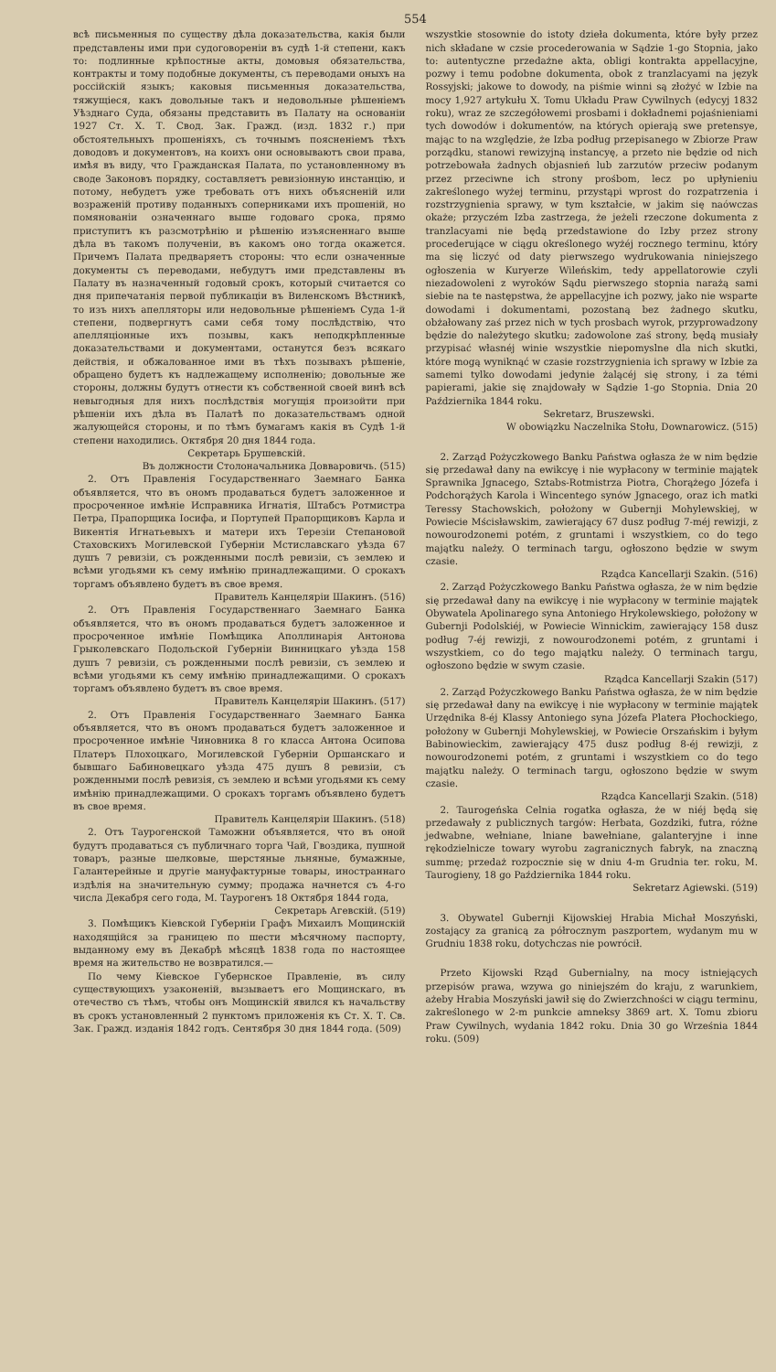554
всѣ письменныя по существу дѣла доказательства, какія были представлены ими при судоговореніи въ судѣ 1-й степени, какъ то: подлинные крѣпостные акты, домовыя обязательства, контракты и тому подобные документы, съ переводами оныхъ на россійскій языкъ; каковыя письменныя доказательства, тяжущіеся, какъ довольные такъ и недовольные рѣшеніемъ Уѣзднаго Суда, обязаны представить въ Палату на основаніи 1927 Ст. X. Т. Свод. Зак. Гражд. (изд. 1832 г.) при обстоятельныхъ прошеніяхъ, съ точнымъ поясненіемъ тѣхъ доводовъ и документовъ, на коихъ они основываютъ свои права, имѣя въ виду, что Гражданская Палата, по установленному въ своде Законовъ порядку, составляетъ ревизіонную инстанцію, и потому, небудетъ уже требовать отъ нихъ объясненій или возраженій противу поданныхъ соперниками ихъ прошеній, но помянованіи означеннаго выше годоваго срока, прямо приступитъ къ разсмотрѣнію и рѣшенію изъясненнаго выше дѣла въ такомъ полученіи, въ какомъ оно тогда окажется. Причемъ Палата предваряетъ стороны: что если означенные документы съ переводами, небудутъ ими представлены въ Палату въ назначенный годовый срокъ, который считается со дня припечатанія первой публикаціи въ Виленскомъ Вѣстникѣ, то изъ нихъ апелляторы или недовольные рѣшеніемъ Суда 1-й степени, подвергнутъ сами себя тому послѣдствію, что апелляціонные ихъ позывы, какъ неподкрѣпленные доказательствами и документами, останутся безъ всякаго действія, и обжалованное ими въ тѣхъ позывахъ рѣшеніе, обращено будетъ къ надлежащему исполненію; довольные же стороны, должны будутъ отнести къ собственной своей винѣ всѣ невыгодныя для нихъ послѣдствія могущія произойти при рѣшеніи ихъ дѣла въ Палатѣ по доказательствамъ одной жалующейся стороны, и по тѣмъ бумагамъ какія въ Судѣ 1-й степени находились. Октября 20 дня 1844 года.
Секретарь Брушевскій.
Въ должности Столоначальника Довваровичь. (515)
2. Отъ Правленія Государственнаго Заемнаго Банка объявляется, что въ ономъ продаваться будетъ заложенное и просроченное имѣніе Исправника Игнатія, Штабсъ Ротмистра Петра, Прапорщика Іосифа, и Портупей Прапорщиковъ Карла и Викентія Игнатьевыхъ и матери ихъ Терезіи Степановой Стаховскихъ Могилевской Губерніи Мстиславскаго уѣзда 67 душъ 7 ревизіи, съ рожденными послѣ ревизіи, съ землею и всѣми угодьями къ сему имѣнію принадлежащими. О срокахъ торгамъ объявлено будетъ въ свое время.
Правитель Канцеляріи Шакинъ. (516)
2. Отъ Правленія Государственнаго Заемнаго Банка объявляется, что въ ономъ продаваться будетъ заложенное и просроченное имѣніе Помѣщика Аполлинарія Антонова Грыколевскаго Подольской Губерніи Винницкаго уѣзда 158 душъ 7 ревизіи, съ рожденными послѣ ревизіи, съ землею и всѣми угодьями къ сему имѣнію принадлежащими. О срокахъ торгамъ объявлено будетъ въ свое время.
Правитель Канцеляріи Шакинъ. (517)
2. Отъ Правленія Государственнаго Заемнаго Банка объявляется, что въ ономъ продаваться будетъ заложенное и просроченное имѣніе Чиновника 8 го класса Антона Осипова Платеръ Плохоцкаго, Могилевской Губерніи Оршанскаго и бывшаго Бабиновецкаго уѣзда 475 душъ 8 ревизіи, съ рожденными послѣ ревизія, съ землею и всѣми угодьями къ сему имѣнію принадлежащими. О срокахъ торгамъ объявлено будетъ въ свое время.
Правитель Канцеляріи Шакинъ. (518)
2. Отъ Таурогенской Таможни объявляется, что въ оной будутъ продаваться съ публичнаго торга Чай, Гвоздика, пушной товаръ, разные шелковые, шерстяные льняные, бумажные, Галантерейные и другіе мануфактурные товары, иностраннаго издѣлія на значительную сумму; продажа начнется съ 4-го числа Декабря сего года, М. Таурогенъ 18 Октября 1844 года,
Секретарь Агевскій. (519)
3. Помѣщикъ Кіевской Губерніи Графъ Михаилъ Мощинскій находящійся за границею по шести мѣсячному паспорту, выданному ему въ Декабрѣ мѣсяцѣ 1838 года по настоящее время на жительство не возвратился.—
По чему Кіевское Губернское Правленіе, въ силу существующихъ узаконеній, вызываетъ его Мощинскаго, въ отечество съ тѣмъ, чтобы онъ Мощинскій явился къ начальству въ срокъ установленный 2 пунктомъ приложенія къ Ст. X. Т. Св. Зак. Гражд. изданія 1842 годъ. Сентября 30 дня 1844 года. (509)
wszystkie stosownie do istoty dzieła dokumenta, które były przez nich składane w czsie procederowania w Sądzie 1-go Stopnia, jako to: autentyczne przedażne akta, obligi kontrakta appellacyjne, pozwy i temu podobne dokumenta, obok z tranzlacyami na język Rossyjski; jakowe to dowody, na piśmie winni są złożyć w Izbie na mocy 1,927 artykułu X. Tomu Układu Praw Cywilnych (edycyj 1832 roku), wraz ze szczegółowemi prosbami i dokładnemi pojaśnieniami tych dowodów i dokumentów, na których opierają swe pretensye, mając to na względzie, że Izba podług przepisanego w Zbiorze Praw porządku, stanowi rewizyjną instancyę, a przeto nie będzie od nich potrzebowała żadnych objasnień lub zarzutów przeciw podanym przez przeciwne ich strony prośbom, lecz po upłynieniu zakreślonego wyżej terminu, przystąpi wprost do rozpatrzenia i rozstrzygnienia sprawy, w tym kształcie, w jakim się naówczas okaże; przyczém Izba zastrzega, że jeżeli rzeczone dokumenta z tranzlacyami nie będą przedstawione do Izby przez strony procederujące w ciągu określonego wyżéj rocznego terminu, który ma się liczyć od daty pierwszego wydrukowania niniejszego ogłoszenia w Kuryerze Wileńskim, tedy appellatorowie czyli niezadowoleni z wyroków Sądu pierwszego stopnia narażą sami siebie na te następstwa, że appellacyjne ich pozwy, jako nie wsparte dowodami i dokumentami, pozostaną bez żadnego skutku, obżałowany zaś przez nich w tych prosbach wyrok, przyprowadzony będzie do należytego skutku; zadowolone zaś strony, będą musiały przypisać własnéj winie wszystkie niepomyslne dla nich skutki, które mogą wyniknąć w czasie rozstrzygnienia ich sprawy w Izbie za samemi tylko dowodami jedynie żalącéj się strony, i za témi papierami, jakie się znajdowały w Sądzie 1-go Stopnia. Dnia 20 Października 1844 roku.
Sekretarz, Bruszewski.
W obowiązku Naczelnika Stołu, Downarowicz. (515)
2. Zarząd Pożyczkowego Banku Państwa ogłasza że w nim będzie się przedawał dany na ewikcyę i nie wypłacony w terminie majątek Sprawnika Jgnacego, Sztabs-Rotmistrza Piotra, Chorążego Józefa i Podchorążych Karola i Wincentego synów Jgnacego, oraz ich matki Teressy Stachowskich, położony w Gubernji Mohylewskiej, w Powiecie Mścisławskim, zawierający 67 dusz podług 7-méj rewizji, z nowourodzonemi potém, z gruntami i wszystkiem, co do tego majątku należy. O terminach targu, ogłoszono będzie w swym czasie.
Rządca Kancellarji Szakin. (516)
2. Zarząd Pożyczkowego Banku Państwa ogłasza, że w nim będzie się przedawał dany na ewikcyę i nie wypłacony w terminie majątek Obywatela Apolinarego syna Antoniego Hrykolewskiego, położony w Gubernji Podolskiéj, w Powiecie Winnickim, zawierający 158 dusz podług 7-éj rewizji, z nowourodzonemi potém, z gruntami i wszystkiem, co do tego majątku należy. O terminach targu, ogłoszono będzie w swym czasie.
Rządca Kancellarji Szakin (517)
2. Zarząd Pożyczkowego Banku Państwa ogłasza, że w nim będzie się przedawał dany na ewikcyę i nie wypłacony w terminie majątek Urzędnika 8-éj Klassy Antoniego syna Józefa Platera Płochockiego, położony w Gubernji Mohylewskiej, w Powiecie Orszańskim i byłym Babinowieckim, zawierający 475 dusz podług 8-éj rewizji, z nowourodzonemi potém, z gruntami i wszystkiem co do tego majątku należy. O terminach targu, ogłoszono będzie w swym czasie.
Rządca Kancellarji Szakin. (518)
2. Taurogeńska Celnia rogatka ogłasza, że w niéj będą się przedawały z publicznych targów: Herbata, Gozdziki, futra, różne jedwabne, wełniane, lniane bawełniane, galanteryjne i inne rękodzielnicze towary wyrobu zagranicznych fabryk, na znaczną summę; przedaż rozpocznie się w dniu 4-m Grudnia ter. roku, M. Taurogieny, 18 go Października 1844 roku.
Sekretarz Agiewski. (519)
3. Obywatel Gubernji Kijowskiej Hrabia Michał Moszyński, zostający za granicą za półrocznym paszportem, wydanym mu w Grudniu 1838 roku, dotychczas nie powrócił.
Przeto Kijowski Rząd Gubernialny, na mocy istniejących przepisów prawa, wzywa go niniejszém do kraju, z warunkiem, ażeby Hrabia Moszyński jawił się do Zwierzchności w ciągu terminu, zakreślonego w 2-m punkcie amneksy 3869 art. X. Tomu zbioru Praw Cywilnych, wydania 1842 roku. Dnia 30 go Września 1844 roku. (509)